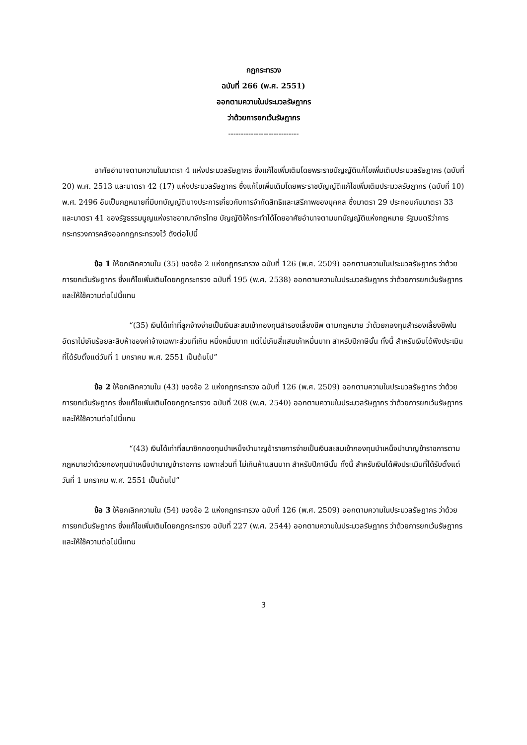กฎกระทรวง
ฉบับที่ 266 (พ.ศ. 2551)
ออกตามความในประมวลรัษฎากร
ว่าด้วยการยกเว้นรัษฎากร
----------------------------
อาศัยอำนาจตามความในมาตรา 4 แห่งประมวลรัษฎากร ซึ่งแก้ไขเพิ่มเติมโดยพระราชบัญญัติแก้ไขเพิ่มเติมประมวลรัษฎากร (ฉบับที่ 20) พ.ศ. 2513 และมาตรา 42 (17) แห่งประมวลรัษฎากร ซึ่งแก้ไขเพิ่มเติมโดยพระราชบัญญัติแก้ไขเพิ่มเติมประมวลรัษฎากร (ฉบับที่ 10) พ.ศ. 2496 อันเป็นกฎหมายที่มีบทบัญญัติบางประการเกี่ยวกับการจำกัดสิทธิและเสรีภาพของบุคคล ซึ่งมาตรา 29 ประกอบกับมาตรา 33 และมาตรา 41 ของรัฐธรรมนูญแห่งราชอาณาจักรไทย บัญญัติให้กระทำได้โดยอาศัยอำนาจตามบทบัญญัติแห่งกฎหมาย รัฐมนตรีว่าการกระทรวงการคลังออกกฎกระทรวงไว้ ดังต่อไปนี้
ข้อ 1 ให้ยกเลิกความใน (35) ของข้อ 2 แห่งกฎกระทรวง ฉบับที่ 126 (พ.ศ. 2509) ออกตามความในประมวลรัษฎากร ว่าด้วยการยกเว้นรัษฎากร ซึ่งแก้ไขเพิ่มเติมโดยกฎกระทรวง ฉบับที่ 195 (พ.ศ. 2538) ออกตามความในประมวลรัษฎากร ว่าด้วยการยกเว้นรัษฎากร และให้ใช้ความต่อไปนี้แทน
“(35) เงินได้เท่าที่ลูกจ้างจ่ายเป็นเงินสะสมเข้ากองทุนสำรองเลี้ยงชีพ ตามกฎหมาย ว่าด้วยกองทุนสำรองเลี้ยงชีพในอัตราไม่เกินร้อยละสิบห้าของค่าจ้างเฉพาะส่วนที่เกิน หนึ่งหมื่นบาท แต่ไม่เกินสี่แสนเก้าหมื่นบาท สำหรับปีภาษีนั้น ทั้งนี้ สำหรับเงินได้พึงประเมินที่ได้รับตั้งแต่วันที่ 1 มกราคม พ.ศ. 2551 เป็นต้นไป”
ข้อ 2 ให้ยกเลิกความใน (43) ของข้อ 2 แห่งกฎกระทรวง ฉบับที่ 126 (พ.ศ. 2509) ออกตามความในประมวลรัษฎากร ว่าด้วยการยกเว้นรัษฎากร ซึ่งแก้ไขเพิ่มเติมโดยกฎกระทรวง ฉบับที่ 208 (พ.ศ. 2540) ออกตามความในประมวลรัษฎากร ว่าด้วยการยกเว้นรัษฎากร และให้ใช้ความต่อไปนี้แทน
“(43) เงินได้เท่าที่สมาชิกกองทุนบำเหน็จบำนาญข้าราชการจ่ายเป็นเงินสะสมเข้ากองทุนบำเหน็จบำนาญข้าราชการตามกฎหมายว่าด้วยกองทุนบำเหน็จบำนาญข้าราชการ เฉพาะส่วนที่ ไม่เกินห้าแสนบาท สำหรับปีภาษีนั้น ทั้งนี้ สำหรับเงินได้พึงประเมินที่ได้รับตั้งแต่วันที่ 1 มกราคม พ.ศ. 2551 เป็นต้นไป”
ข้อ 3 ให้ยกเลิกความใน (54) ของข้อ 2 แห่งกฎกระทรวง ฉบับที่ 126 (พ.ศ. 2509) ออกตามความในประมวลรัษฎากร ว่าด้วยการยกเว้นรัษฎากร ซึ่งแก้ไขเพิ่มเติมโดยกฎกระทรวง ฉบับที่ 227 (พ.ศ. 2544) ออกตามความในประมวลรัษฎากร ว่าด้วยการยกเว้นรัษฎากร และให้ใช้ความต่อไปนี้แทน
3